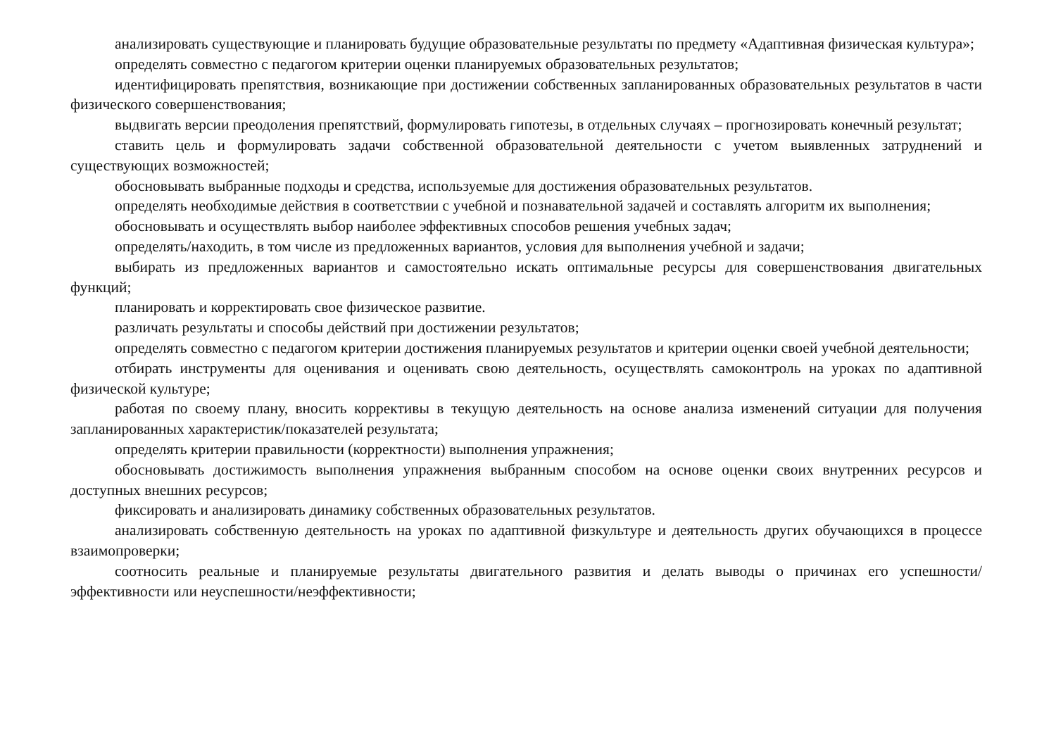анализировать существующие и планировать будущие образовательные результаты по предмету «Адаптивная физическая культура»;
определять совместно с педагогом критерии оценки планируемых образовательных результатов;
идентифицировать препятствия, возникающие при достижении собственных запланированных образовательных результатов в части физического совершенствования;
выдвигать версии преодоления препятствий, формулировать гипотезы, в отдельных случаях – прогнозировать конечный результат;
ставить цель и формулировать задачи собственной образовательной деятельности с учетом выявленных затруднений и существующих возможностей;
обосновывать выбранные подходы и средства, используемые для достижения образовательных результатов.
определять необходимые действия в соответствии с учебной и познавательной задачей и составлять алгоритм их выполнения;
обосновывать и осуществлять выбор наиболее эффективных способов решения учебных задач;
определять/находить, в том числе из предложенных вариантов, условия для выполнения учебной и задачи;
выбирать из предложенных вариантов и самостоятельно искать оптимальные ресурсы для совершенствования двигательных функций;
планировать и корректировать свое физическое развитие.
различать результаты и способы действий при достижении результатов;
определять совместно с педагогом критерии достижения планируемых результатов и критерии оценки своей учебной деятельности;
отбирать инструменты для оценивания и оценивать свою деятельность, осуществлять самоконтроль на уроках по адаптивной физической культуре;
работая по своему плану, вносить коррективы в текущую деятельность на основе анализа изменений ситуации для получения запланированных характеристик/показателей результата;
определять критерии правильности (корректности) выполнения упражнения;
обосновывать достижимость выполнения упражнения выбранным способом на основе оценки своих внутренних ресурсов и доступных внешних ресурсов;
фиксировать и анализировать динамику собственных образовательных результатов.
анализировать собственную деятельность на уроках по адаптивной физкультуре и деятельность других обучающихся в процессе взаимопроверки;
соотносить реальные и планируемые результаты двигательного развития и делать выводы о причинах его успешности/эффективности или неуспешности/неэффективности;